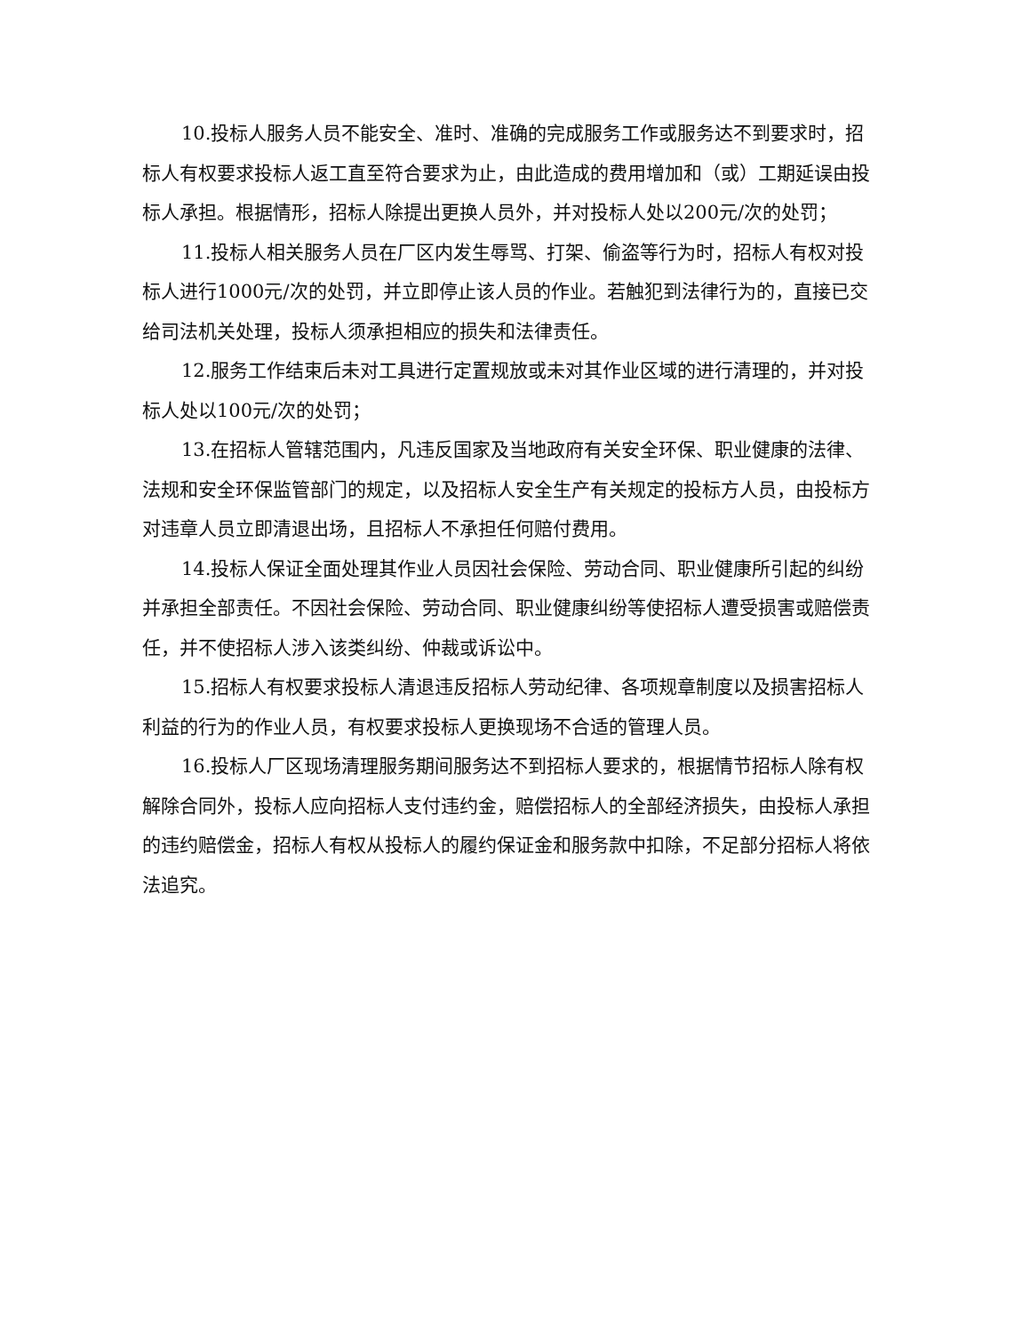10.投标人服务人员不能安全、准时、准确的完成服务工作或服务达不到要求时，招标人有权要求投标人返工直至符合要求为止，由此造成的费用增加和（或）工期延误由投标人承担。根据情形，招标人除提出更换人员外，并对投标人处以200元/次的处罚；
11.投标人相关服务人员在厂区内发生辱骂、打架、偷盗等行为时，招标人有权对投标人进行1000元/次的处罚，并立即停止该人员的作业。若触犯到法律行为的，直接已交给司法机关处理，投标人须承担相应的损失和法律责任。
12.服务工作结束后未对工具进行定置规放或未对其作业区域的进行清理的，并对投标人处以100元/次的处罚；
13.在招标人管辖范围内，凡违反国家及当地政府有关安全环保、职业健康的法律、法规和安全环保监管部门的规定，以及招标人安全生产有关规定的投标方人员，由投标方对违章人员立即清退出场，且招标人不承担任何赔付费用。
14.投标人保证全面处理其作业人员因社会保险、劳动合同、职业健康所引起的纠纷并承担全部责任。不因社会保险、劳动合同、职业健康纠纷等使招标人遭受损害或赔偿责任，并不使招标人涉入该类纠纷、仲裁或诉讼中。
15.招标人有权要求投标人清退违反招标人劳动纪律、各项规章制度以及损害招标人利益的行为的作业人员，有权要求投标人更换现场不合适的管理人员。
16.投标人厂区现场清理服务期间服务达不到招标人要求的，根据情节招标人除有权解除合同外，投标人应向招标人支付违约金，赔偿招标人的全部经济损失，由投标人承担的违约赔偿金，招标人有权从投标人的履约保证金和服务款中扣除，不足部分招标人将依法追究。